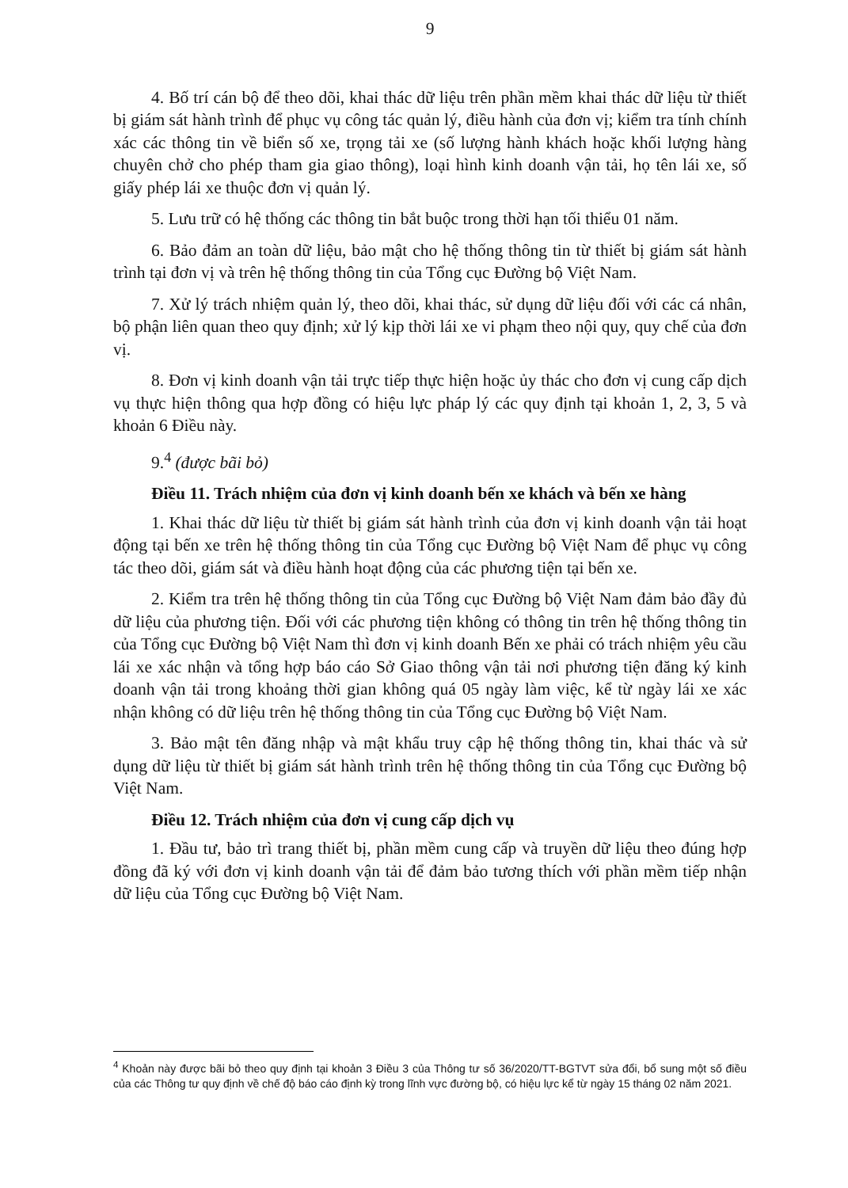9
4. Bố trí cán bộ để theo dõi, khai thác dữ liệu trên phần mềm khai thác dữ liệu từ thiết bị giám sát hành trình để phục vụ công tác quản lý, điều hành của đơn vị; kiểm tra tính chính xác các thông tin về biển số xe, trọng tải xe (số lượng hành khách hoặc khối lượng hàng chuyên chở cho phép tham gia giao thông), loại hình kinh doanh vận tải, họ tên lái xe, số giấy phép lái xe thuộc đơn vị quản lý.
5. Lưu trữ có hệ thống các thông tin bắt buộc trong thời hạn tối thiểu 01 năm.
6. Bảo đảm an toàn dữ liệu, bảo mật cho hệ thống thông tin từ thiết bị giám sát hành trình tại đơn vị và trên hệ thống thông tin của Tổng cục Đường bộ Việt Nam.
7. Xử lý trách nhiệm quản lý, theo dõi, khai thác, sử dụng dữ liệu đối với các cá nhân, bộ phận liên quan theo quy định; xử lý kịp thời lái xe vi phạm theo nội quy, quy chế của đơn vị.
8. Đơn vị kinh doanh vận tải trực tiếp thực hiện hoặc ủy thác cho đơn vị cung cấp dịch vụ thực hiện thông qua hợp đồng có hiệu lực pháp lý các quy định tại khoản 1, 2, 3, 5 và khoản 6 Điều này.
9.<sup>4</sup> (được bãi bỏ)
Điều 11. Trách nhiệm của đơn vị kinh doanh bến xe khách và bến xe hàng
1. Khai thác dữ liệu từ thiết bị giám sát hành trình của đơn vị kinh doanh vận tải hoạt động tại bến xe trên hệ thống thông tin của Tổng cục Đường bộ Việt Nam để phục vụ công tác theo dõi, giám sát và điều hành hoạt động của các phương tiện tại bến xe.
2. Kiểm tra trên hệ thống thông tin của Tổng cục Đường bộ Việt Nam đảm bảo đầy đủ dữ liệu của phương tiện. Đối với các phương tiện không có thông tin trên hệ thống thông tin của Tổng cục Đường bộ Việt Nam thì đơn vị kinh doanh Bến xe phải có trách nhiệm yêu cầu lái xe xác nhận và tổng hợp báo cáo Sở Giao thông vận tải nơi phương tiện đăng ký kinh doanh vận tải trong khoảng thời gian không quá 05 ngày làm việc, kể từ ngày lái xe xác nhận không có dữ liệu trên hệ thống thông tin của Tổng cục Đường bộ Việt Nam.
3. Bảo mật tên đăng nhập và mật khẩu truy cập hệ thống thông tin, khai thác và sử dụng dữ liệu từ thiết bị giám sát hành trình trên hệ thống thông tin của Tổng cục Đường bộ Việt Nam.
Điều 12. Trách nhiệm của đơn vị cung cấp dịch vụ
1. Đầu tư, bảo trì trang thiết bị, phần mềm cung cấp và truyền dữ liệu theo đúng hợp đồng đã ký với đơn vị kinh doanh vận tải để đảm bảo tương thích với phần mềm tiếp nhận dữ liệu của Tổng cục Đường bộ Việt Nam.
<sup>4</sup> Khoản này được bãi bỏ theo quy định tại khoản 3 Điều 3 của Thông tư số 36/2020/TT-BGTVT sửa đổi, bổ sung một số điều của các Thông tư quy định về chế độ báo cáo định kỳ trong lĩnh vực đường bộ, có hiệu lực kể từ ngày 15 tháng 02 năm 2021.